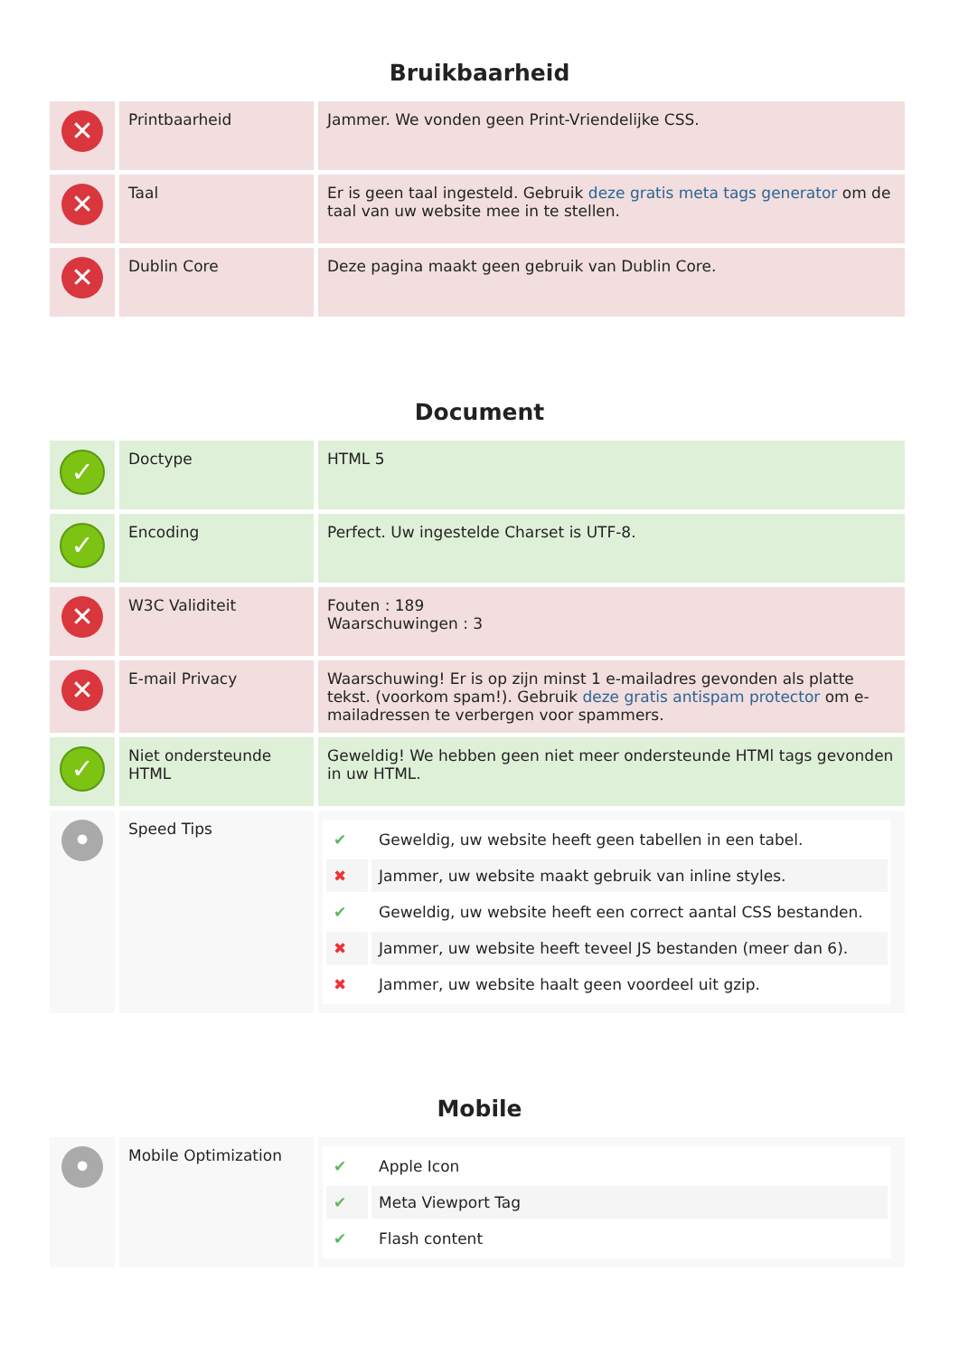Bruikbaarheid
| ✕ | Printbaarheid | Jammer. We vonden geen Print-Vriendelijke CSS. |
| ✕ | Taal | Er is geen taal ingesteld. Gebruik deze gratis meta tags generator om de taal van uw website mee in te stellen. |
| ✕ | Dublin Core | Deze pagina maakt geen gebruik van Dublin Core. |
Document
| ✓ | Doctype | HTML 5 |
| ✓ | Encoding | Perfect. Uw ingestelde Charset is UTF-8. |
| ✕ | W3C Validiteit | Fouten : 189 Waarschuwingen : 3 |
| ✕ | E-mail Privacy | Waarschuwing! Er is op zijn minst 1 e-mailadres gevonden als platte tekst. (voorkom spam!). Gebruik deze gratis antispam protector om e-mailadressen te verbergen voor spammers. |
| ✓ | Niet ondersteunde HTML | Geweldig! We hebben geen niet meer ondersteunde HTMl tags gevonden in uw HTML. |
| • | Speed Tips | / ✔ / Geweldig, uw website heeft geen tabellen in een tabel. / / ✖ / Jammer, uw website maakt gebruik van inline styles. / / ✔ / Geweldig, uw website heeft een correct aantal CSS bestanden. / / ✖ / Jammer, uw website heeft teveel JS bestanden (meer dan 6). / / ✖ / Jammer, uw website haalt geen voordeel uit gzip. / |
Mobile
| • | Mobile Optimization | / ✔ / Apple Icon / / ✔ / Meta Viewport Tag / / ✔ / Flash content / |